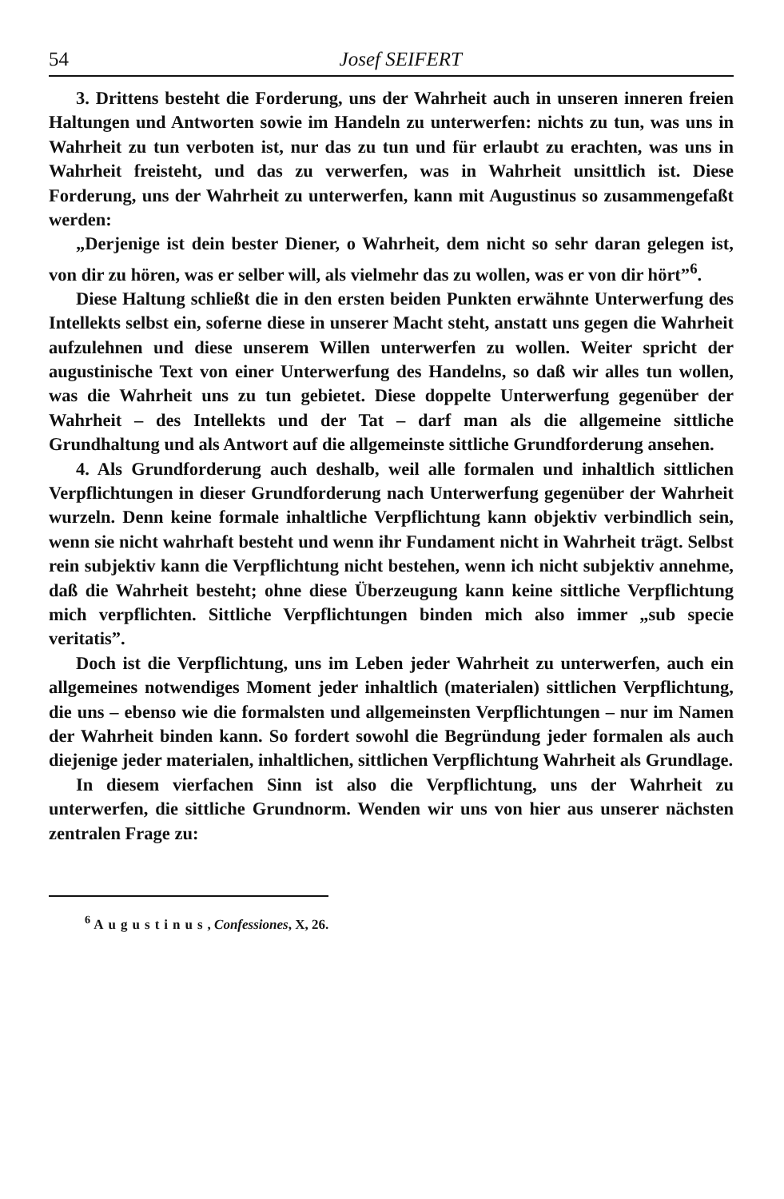54 Josef SEIFERT
3. Drittens besteht die Forderung, uns der Wahrheit auch in unseren inneren freien Haltungen und Antworten sowie im Handeln zu unterwerfen: nichts zu tun, was uns in Wahrheit zu tun verboten ist, nur das zu tun und für erlaubt zu erachten, was uns in Wahrheit freisteht, und das zu verwerfen, was in Wahrheit unsittlich ist. Diese Forderung, uns der Wahrheit zu unterwerfen, kann mit Augustinus so zusammengefaßt werden:
„Derjenige ist dein bester Diener, o Wahrheit, dem nicht so sehr daran gelegen ist, von dir zu hören, was er selber will, als vielmehr das zu wollen, was er von dir hört”<sup>6</sup>.
Diese Haltung schließt die in den ersten beiden Punkten erwähnte Unterwerfung des Intellekts selbst ein, soferne diese in unserer Macht steht, anstatt uns gegen die Wahrheit aufzulehnen und diese unserem Willen unterwerfen zu wollen. Weiter spricht der augustinische Text von einer Unterwerfung des Handelns, so daß wir alles tun wollen, was die Wahrheit uns zu tun gebietet. Diese doppelte Unterwerfung gegenüber der Wahrheit – des Intellekts und der Tat – darf man als die allgemeine sittliche Grundhaltung und als Antwort auf die allgemeinste sittliche Grundforderung ansehen.
4. Als Grundforderung auch deshalb, weil alle formalen und inhaltlich sittlichen Verpflichtungen in dieser Grundforderung nach Unterwerfung gegenüber der Wahrheit wurzeln. Denn keine formale inhaltliche Verpflichtung kann objektiv verbindlich sein, wenn sie nicht wahrhaft besteht und wenn ihr Fundament nicht in Wahrheit trägt. Selbst rein subjektiv kann die Verpflichtung nicht bestehen, wenn ich nicht subjektiv annehme, daß die Wahrheit besteht; ohne diese Überzeugung kann keine sittliche Verpflichtung mich verpflichten. Sittliche Verpflichtungen binden mich also immer „sub specie veritatis”.
Doch ist die Verpflichtung, uns im Leben jeder Wahrheit zu unterwerfen, auch ein allgemeines notwendiges Moment jeder inhaltlich (materialen) sittlichen Verpflichtung, die uns – ebenso wie die formalsten und allgemeinsten Verpflichtungen – nur im Namen der Wahrheit binden kann. So fordert sowohl die Begründung jeder formalen als auch diejenige jeder materialen, inhaltlichen, sittlichen Verpflichtung Wahrheit als Grundlage.
In diesem vierfachen Sinn ist also die Verpflichtung, uns der Wahrheit zu unterwerfen, die sittliche Grundnorm. Wenden wir uns von hier aus unserer nächsten zentralen Frage zu:
<sup>6</sup> Augustinus, Confessiones, X, 26.